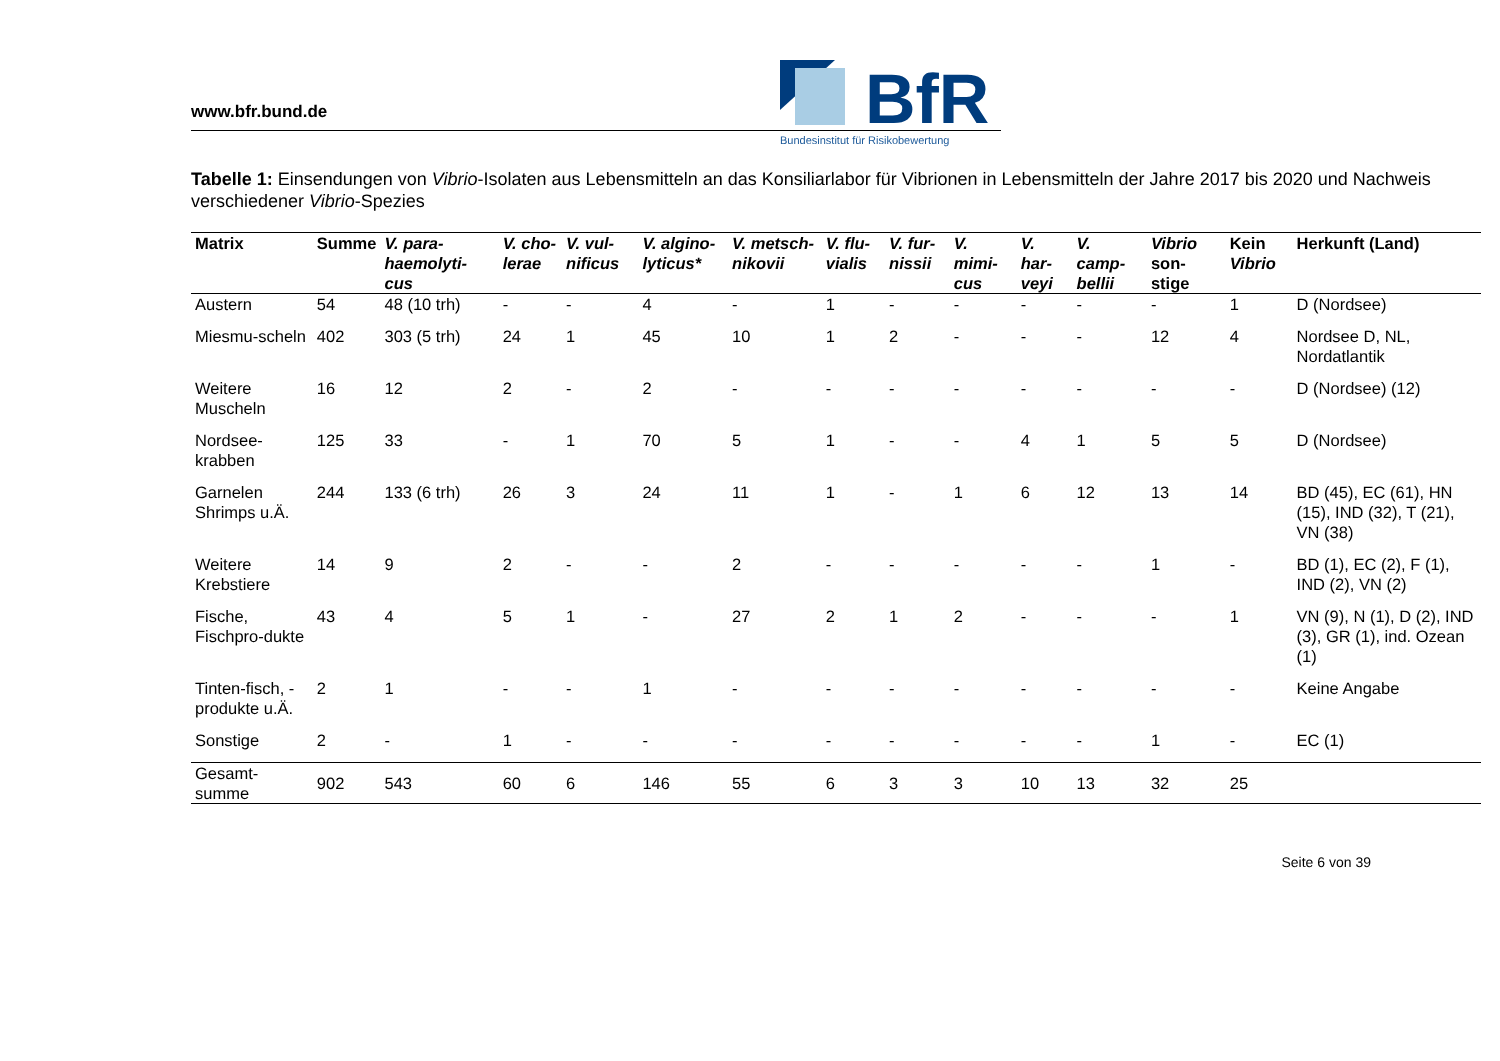www.bfr.bund.de
BfR
Bundesinstitut für Risikobewertung
Tabelle 1: Einsendungen von Vibrio-Isolaten aus Lebensmitteln an das Konsiliarlabor für Vibrionen in Lebensmitteln der Jahre 2017 bis 2020 und Nachweis verschiedener Vibrio-Spezies
| Matrix | Summe | V. para-haemolyti-cus | V. cho-lerae | V. vul-nificus | V. algino-lyticus* | V. metsch-nikovii | V. flu-vialis | V. fur-nissii | V. mimi-cus | V. har-veyi | V. camp-bellii | Vibrio son-stige | Kein Vibrio | Herkunft (Land) |
| --- | --- | --- | --- | --- | --- | --- | --- | --- | --- | --- | --- | --- | --- | --- |
| Austern | 54 | 48 (10 trh) | - | - | 4 | - | 1 | - | - | - | - | - | 1 | D (Nordsee) |
| Miesmu-scheln | 402 | 303 (5 trh) | 24 | 1 | 45 | 10 | 1 | 2 | - | - | - | 12 | 4 | Nordsee D, NL, Nordatlantik |
| Weitere Muscheln | 16 | 12 | 2 | - | 2 | - | - | - | - | - | - | - | - | D (Nordsee) (12) |
| Nordsee-krabben | 125 | 33 | - | 1 | 70 | 5 | 1 | - | - | 4 | 1 | 5 | 5 | D (Nordsee) |
| Garnelen Shrimps u.Ä. | 244 | 133 (6 trh) | 26 | 3 | 24 | 11 | 1 | - | 1 | 6 | 12 | 13 | 14 | BD (45), EC (61), HN (15), IND (32), T (21), VN (38) |
| Weitere Krebstiere | 14 | 9 | 2 | - | - | 2 | - | - | - | - | - | 1 | - | BD (1), EC (2), F (1), IND (2), VN (2) |
| Fische, Fischpro-dukte | 43 | 4 | 5 | 1 | - | 27 | 2 | 1 | 2 | - | - | - | 1 | VN (9), N (1), D (2), IND (3), GR (1), ind. Ozean (1) |
| Tinten-fisch, -produkte u.Ä. | 2 | 1 | - | - | 1 | - | - | - | - | - | - | - | - | Keine Angabe |
| Sonstige | 2 | - | 1 | - | - | - | - | - | - | - | - | 1 | - | EC (1) |
| Gesamt-summe | 902 | 543 | 60 | 6 | 146 | 55 | 6 | 3 | 3 | 10 | 13 | 32 | 25 | |
Seite 6 von 39